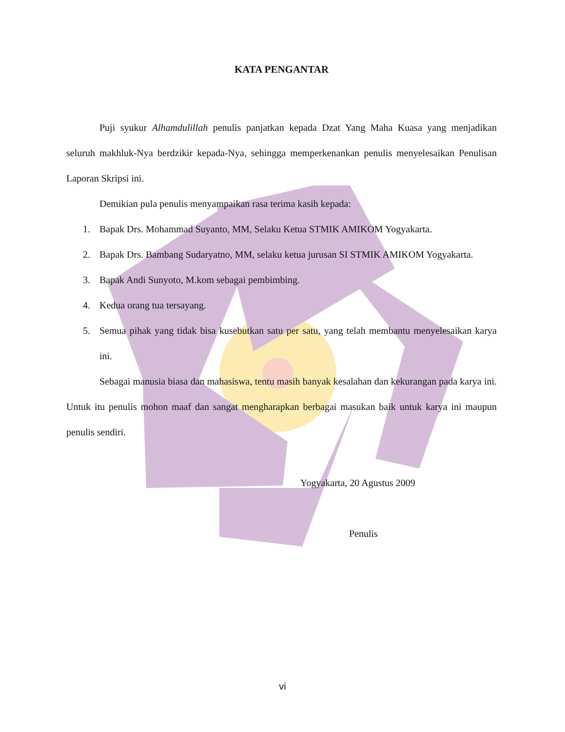KATA PENGANTAR
Puji syukur Alhamdulillah penulis panjatkan kepada Dzat Yang Maha Kuasa yang menjadikan seluruh makhluk-Nya berdzikir kepada-Nya, sehingga memperkenankan penulis menyelesaikan Penulisan Laporan Skripsi ini.
Demikian pula penulis menyampaikan rasa terima kasih kepada:
1. Bapak Drs. Mohammad Suyanto, MM, Selaku Ketua STMIK AMIKOM Yogyakarta.
2. Bapak Drs. Bambang Sudaryatno, MM, selaku ketua jurusan SI STMIK AMIKOM Yogyakarta.
3. Bapak Andi Sunyoto, M.kom sebagai pembimbing.
4. Kedua orang tua tersayang.
5. Semua pihak yang tidak bisa kusebutkan satu per satu, yang telah membantu menyelesaikan karya ini.
Sebagai manusia biasa dan mahasiswa, tentu masih banyak kesalahan dan kekurangan pada karya ini. Untuk itu penulis mohon maaf dan sangat mengharapkan berbagai masukan baik untuk karya ini maupun penulis sendiri.
Yogyakarta, 20 Agustus 2009
Penulis
vi